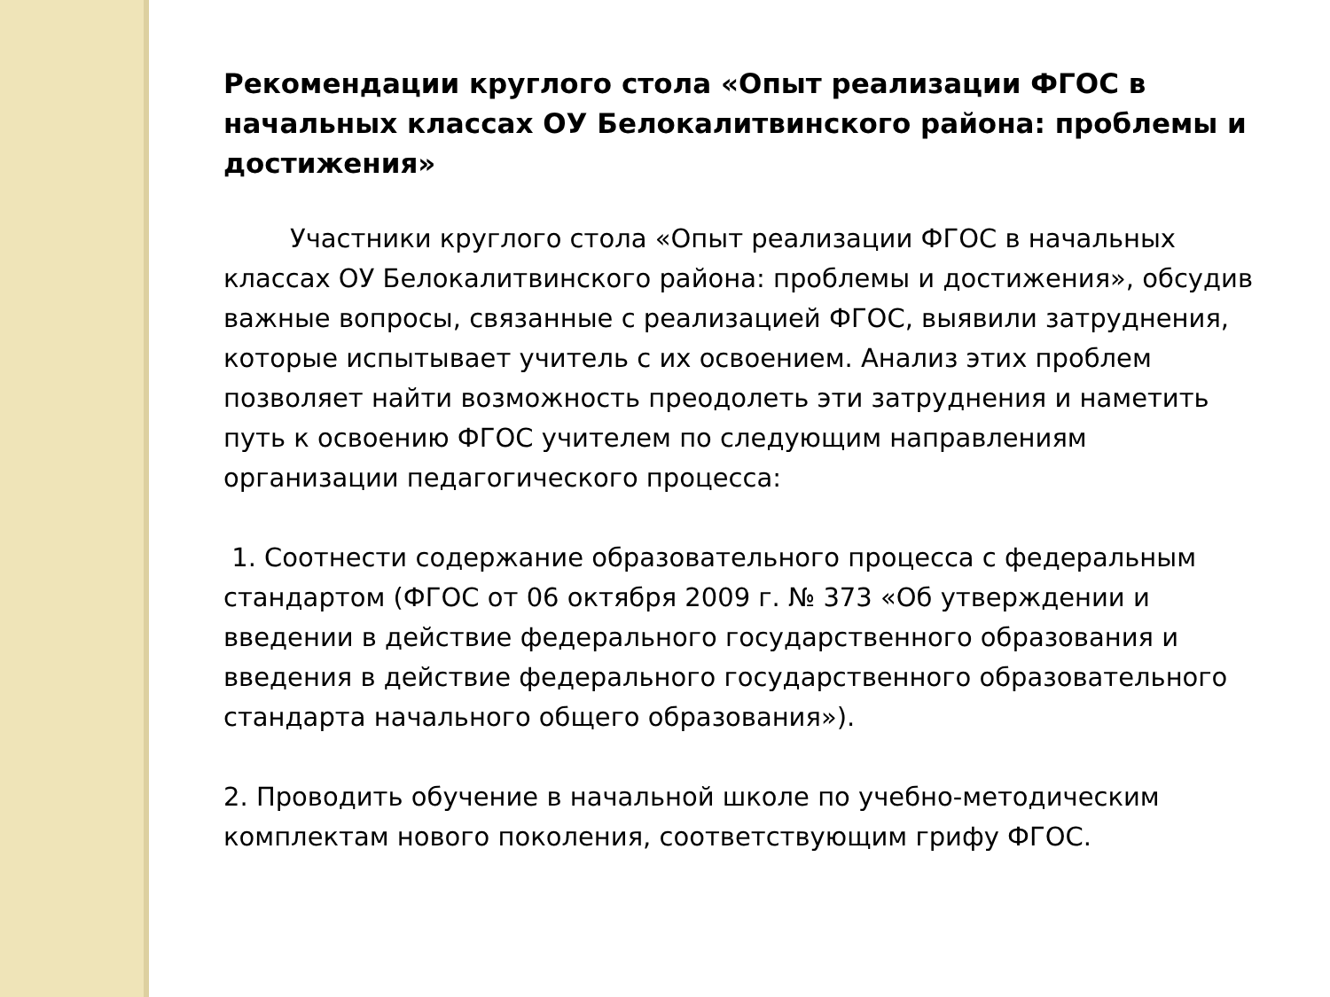Рекомендации круглого стола «Опыт реализации ФГОС в начальных классах ОУ Белокалитвинского района: проблемы и достижения»
Участники круглого стола «Опыт реализации ФГОС в начальных классах ОУ Белокалитвинского района: проблемы и достижения», обсудив важные вопросы, связанные с реализацией ФГОС, выявили затруднения, которые испытывает учитель с их освоением. Анализ этих проблем позволяет найти возможность преодолеть эти затруднения и наметить путь к освоению ФГОС учителем по следующим направлениям организации педагогического процесса:
1. Соотнести содержание образовательного процесса с федеральным стандартом (ФГОС от 06 октября 2009 г. № 373 «Об утверждении и введении в действие федерального государственного образования и введения в действие федерального государственного образовательного стандарта начального общего образования»).
2. Проводить обучение в начальной школе по учебно-методическим комплектам нового поколения, соответствующим грифу ФГОС.